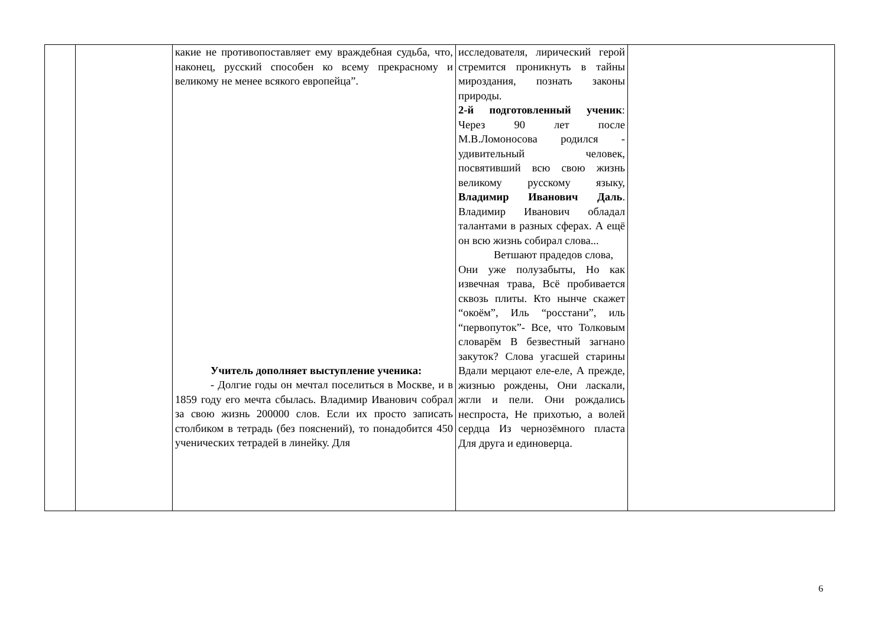| | | какие не противопоставляет ему враждебная судьба, что, наконец, русский способен ко всему прекрасному и великому не менее всякого европейца”. Учитель дополняет выступление ученика: - Долгие годы он мечтал поселиться в Москве, и в 1859 году его мечта сбылась. Владимир Иванович собрал за свою жизнь 200000 слов. Если их просто записать столбиком в тетрадь (без пояснений), то понадобится 450 ученических тетрадей в линейку. Для | исследователя, лирический герой стремится проникнуть в тайны мироздания, познать законы природы. 2-й подготовленный ученик : Через 90 лет после М.В.Ломоносова родился - удивительный человек, посвятивший всю свою жизнь великому русскому языку, Владимир Иванович Даль . Владимир Иванович обладал талантами в разных сферах. А ещё он всю жизнь собирал слова... Ветшают прадедов слова, Они уже полузабыты, Но как извечная трава, Всё пробивается сквозь плиты. Кто нынче скажет “окоём”, Иль “росстани”, иль “первопуток”- Все, что Толковым словарём В безвестный загнано закуток? Слова угасшей старины Вдали мерцают еле-еле, А прежде, жизнью рождены, Они ласкали, жгли и пели. Они рождались неспроста, Не прихотью, а волей сердца Из чернозёмного пласта Для друга и единоверца. | |
6